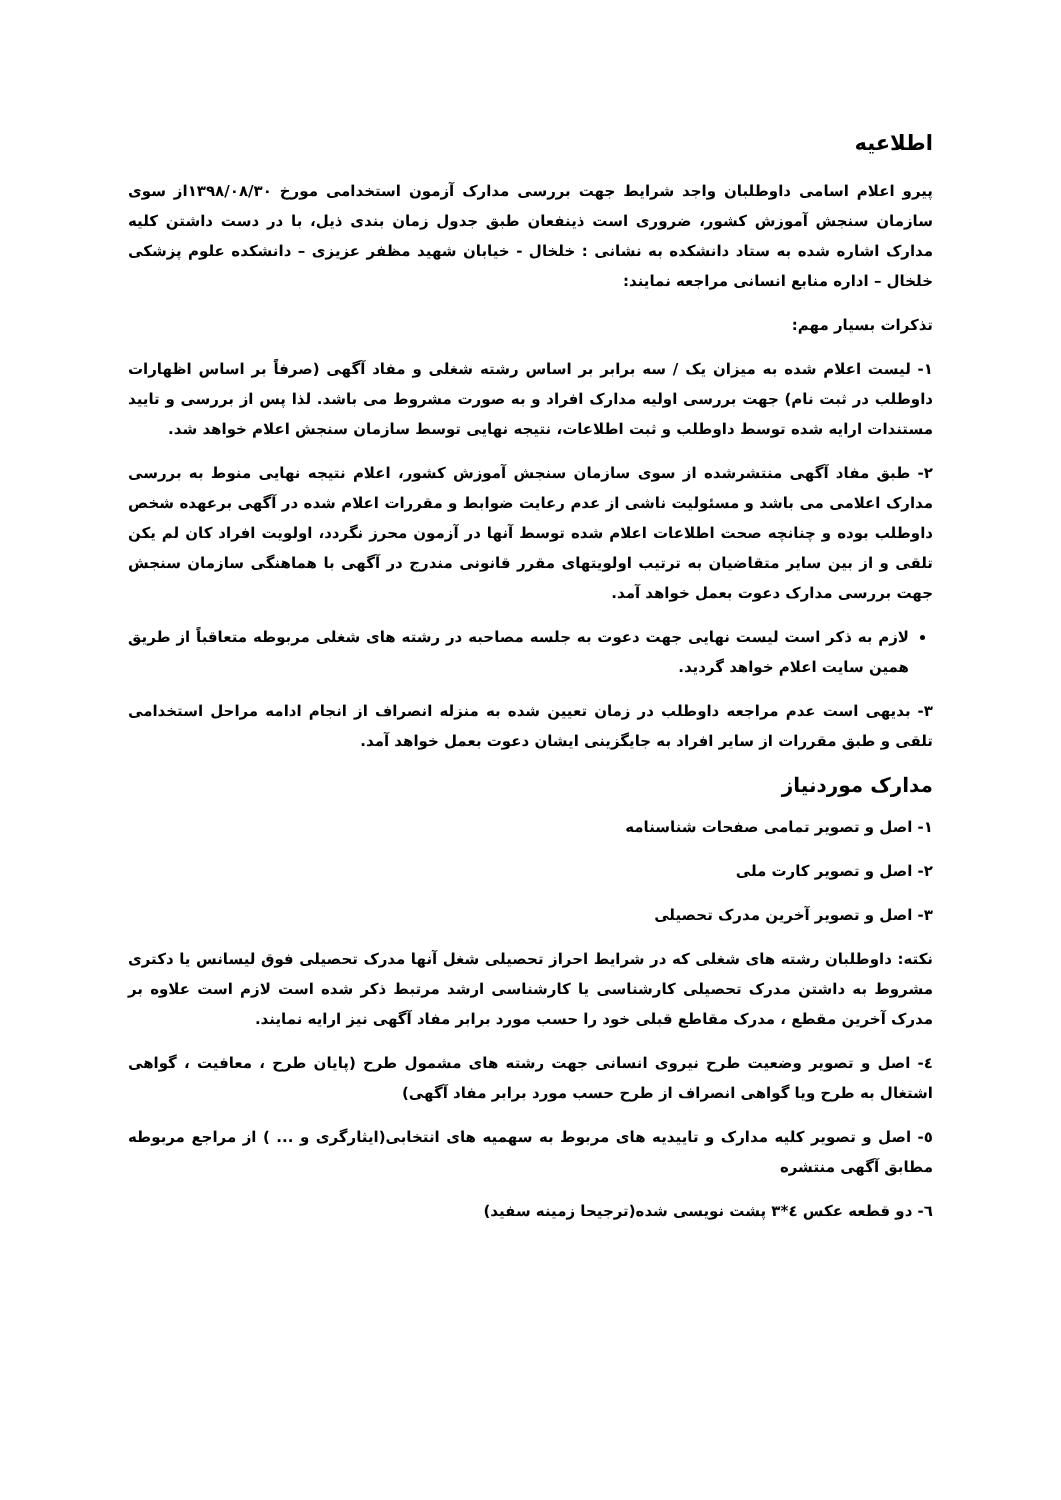اطلاعیه
پیرو اعلام اسامی داوطلبان واجد شرایط جهت بررسی مدارک آزمون استخدامی مورخ ۱۳۹۸/۰۸/۳۰از سوی سازمان سنجش آموزش کشور، ضروری است ذینفعان طبق جدول زمان بندی ذیل، با در دست داشتن کلیه مدارک اشاره شده به ستاد دانشکده به نشانی : خلخال - خیابان شهید مظفر عزیزی – دانشکده علوم پزشکی خلخال – اداره منابع انسانی مراجعه نمایند:
تذکرات بسیار مهم:
۱- لیست اعلام شده به میزان یک / سه برابر بر اساس رشته شغلی و مفاد آگهی (صرفاً بر اساس اظهارات داوطلب در ثبت نام) جهت بررسی اولیه مدارک افراد و به صورت مشروط می باشد. لذا پس از بررسی و تایید مستندات ارایه شده توسط داوطلب و ثبت اطلاعات، نتیجه نهایی توسط سازمان سنجش اعلام خواهد شد.
۲- طبق مفاد آگهی منتشرشده از سوی سازمان سنجش آموزش کشور، اعلام نتیجه نهایی منوط به بررسی مدارک اعلامی می باشد و مسئولیت ناشی از عدم رعایت ضوابط و مقررات اعلام شده در آگهی برعهده شخص داوطلب بوده و چنانچه صحت اطلاعات اعلام شده توسط آنها در آزمون محرز نگردد، اولویت افراد کان لم یکن تلقی و از بین سایر متقاضیان به ترتیب اولویتهای مقرر قانونی مندرج در آگهی با هماهنگی سازمان سنجش جهت بررسی مدارک دعوت بعمل خواهد آمد.
لازم به ذکر است لیست نهایی جهت دعوت به جلسه مصاحبه در رشته های شغلی مربوطه متعاقباً از طریق همین سایت اعلام خواهد گردید.
۳- بدیهی است عدم مراجعه داوطلب در زمان تعیین شده به منزله انصراف از انجام ادامه مراحل استخدامی تلقی و طبق مقررات از سایر افراد به جایگزینی ایشان دعوت بعمل خواهد آمد.
مدارک موردنیاز
۱- اصل و تصویر تمامی صفحات شناسنامه
۲- اصل و تصویر کارت ملی
۳- اصل و تصویر آخرین مدرک تحصیلی
نکته: داوطلبان رشته های شغلی که در شرایط احراز تحصیلی شغل آنها مدرک تحصیلی فوق لیسانس یا دکتری مشروط به داشتن مدرک تحصیلی کارشناسی یا کارشناسی ارشد مرتبط ذکر شده است لازم است علاوه بر مدرک آخرین مقطع ، مدرک مقاطع قبلی خود را حسب مورد برابر مفاد آگهی نیز ارایه نمایند.
٤- اصل و تصویر وضعیت طرح نیروی انسانی جهت رشته های مشمول طرح (پایان طرح ، معافیت ، گواهی اشتغال به طرح ویا گواهی انصراف از طرح حسب مورد برابر مفاد آگهی)
٥- اصل و تصویر کلیه مدارک و تاییدیه های مربوط به سهمیه های انتخابی(ایثارگری و ... ) از مراجع مربوطه مطابق آگهی منتشره
٦- دو قطعه عکس ٤*٣ پشت نویسی شده(ترجیحا زمینه سفید)